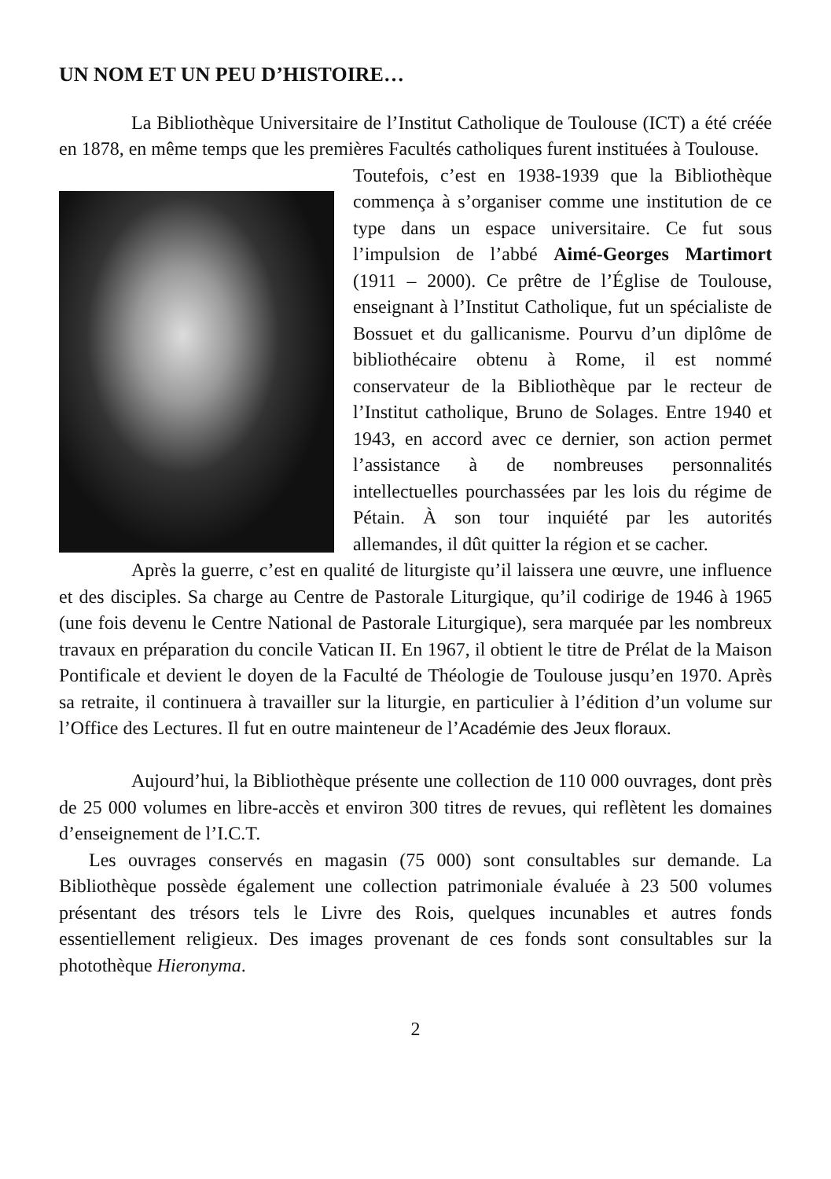UN NOM ET UN PEU D’HISTOIRE…
La Bibliothèque Universitaire de l’Institut Catholique de Toulouse (ICT) a été créée en 1878, en même temps que les premières Facultés catholiques furent instituées à Toulouse.
Toutefois, c’est en 1938-1939 que la Bibliothèque commença à s’organiser comme une institution de ce type dans un espace universitaire. Ce fut sous l’impulsion de l’abbé Aimé-Georges Martimort (1911 – 2000). Ce prêtre de l’Église de Toulouse, enseignant à l’Institut Catholique, fut un spécialiste de Bossuet et du gallicanisme. Pourvu d’un diplôme de bibliothécaire obtenu à Rome, il est nommé conservateur de la Bibliothèque par le recteur de l’Institut catholique, Bruno de Solages. Entre 1940 et 1943, en accord avec ce dernier, son action permet l’assistance à de nombreuses personnalités intellectuelles pourchassées par les lois du régime de Pétain. À son tour inquiété par les autorités allemandes, il dût quitter la région et se cacher.
Après la guerre, c’est en qualité de liturgiste qu’il laissera une œuvre, une influence et des disciples. Sa charge au Centre de Pastorale Liturgique, qu’il codirige de 1946 à 1965 (une fois devenu le Centre National de Pastorale Liturgique), sera marquée par les nombreux travaux en préparation du concile Vatican II. En 1967, il obtient le titre de Prélat de la Maison Pontificale et devient le doyen de la Faculté de Théologie de Toulouse jusqu’en 1970. Après sa retraite, il continuera à travailler sur la liturgie, en particulier à l’édition d’un volume sur l’Office des Lectures. Il fut en outre mainteneur de l’Académie des Jeux floraux.
Aujourd’hui, la Bibliothèque présente une collection de 110 000 ouvrages, dont près de 25 000 volumes en libre-accès et environ 300 titres de revues, qui reflètent les domaines d’enseignement de l’I.C.T.
Les ouvrages conservés en magasin (75 000) sont consultables sur demande. La Bibliothèque possède également une collection patrimoniale évaluée à 23 500 volumes présentant des trésors tels le Livre des Rois, quelques incunables et autres fonds essentiellement religieux. Des images provenant de ces fonds sont consultables sur la photothèque Hieronyma.
2